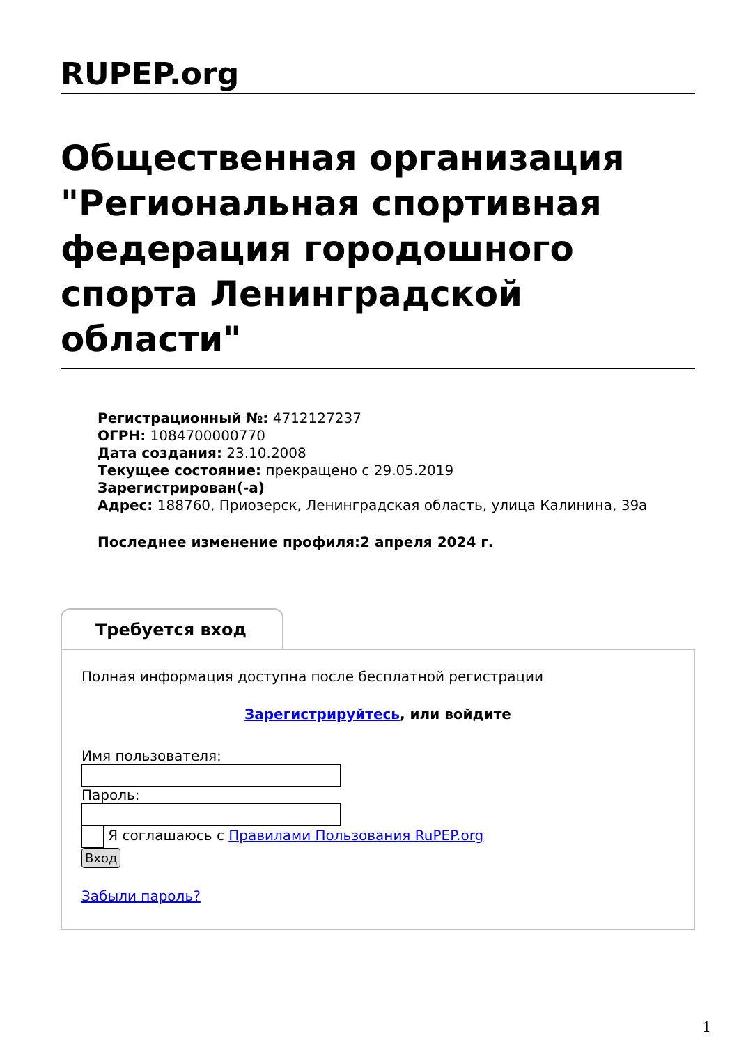RUPEP.org
Общественная организация "Региональная спортивная федерация городошного спорта Ленинградской области"
Регистрационный №: 4712127237
ОГРН: 1084700000770
Дата создания: 23.10.2008
Текущее состояние: прекращено с 29.05.2019
Зарегистрирован(-а)
Адрес: 188760, Приозерск, Ленинградская область, улица Калинина, 39а
Последнее изменение профиля:2 апреля 2024 г.
Требуется вход
Полная информация доступна после бесплатной регистрации
Зарегистрируйтесь, или войдите
Имя пользователя:
Пароль:
Я соглашаюсь с Правилами Пользования RuPEP.org
Вход
Забыли пароль?
1